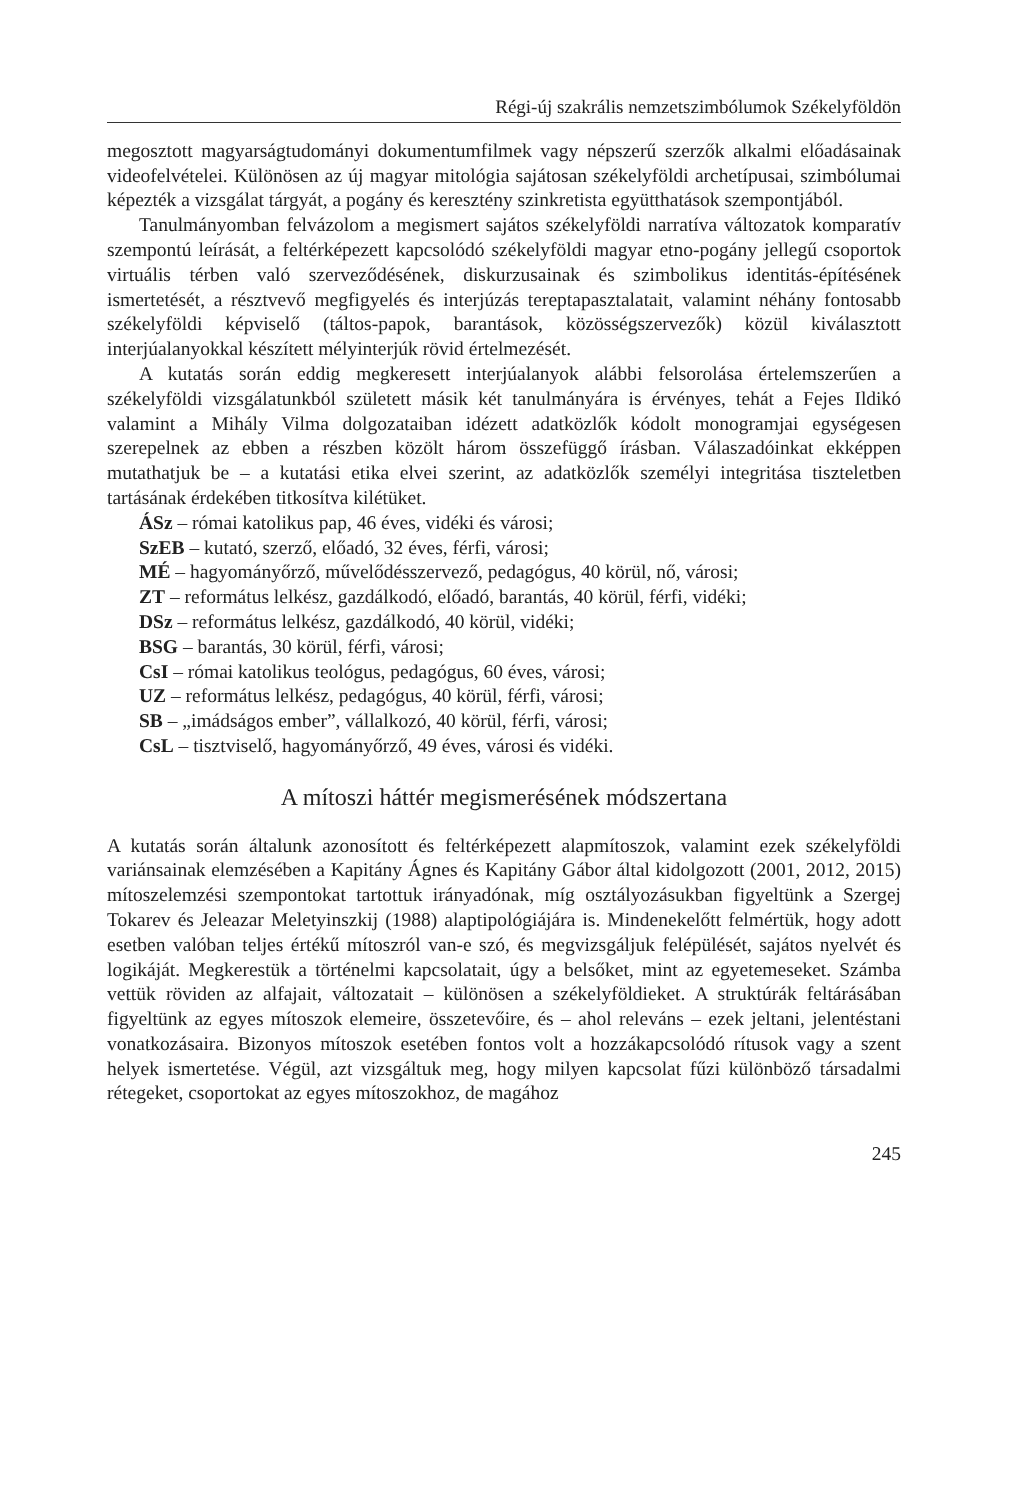Régi-új szakrális nemzetszimbólumok Székelyföldön
megosztott magyarságtudományi dokumentumfilmek vagy népszerű szerzők alkalmi előadásainak videofelvételei. Különösen az új magyar mitológia sajátosan székelyföldi archetípusai, szimbólumai képezték a vizsgálat tárgyát, a pogány és keresztény szinkretista együtthatások szempontjából.
Tanulmányomban felvázolom a megismert sajátos székelyföldi narratíva változatok komparatív szempontú leírását, a feltérképezett kapcsolódó székelyföldi magyar etno-pogány jellegű csoportok virtuális térben való szerveződésének, diskurzusainak és szimbolikus identitás-építésének ismertetését, a résztvevő megfigyelés és interjúzás tereptapasztalatait, valamint néhány fontosabb székelyföldi képviselő (táltos-papok, barantások, közösségszervezők) közül kiválasztott interjúalanyokkal készített mélyinterjúk rövid értelmezését.
A kutatás során eddig megkeresett interjúalanyok alábbi felsorolása értelemszerűen a székelyföldi vizsgálatunkból született másik két tanulmányára is érvényes, tehát a Fejes Ildikó valamint a Mihály Vilma dolgozataiban idézett adatközlők kódolt monogramjai egységesen szerepelnek az ebben a részben közölt három összefüggő írásban. Válaszadóinkat ekképpen mutathatjuk be – a kutatási etika elvei szerint, az adatközlők személyi integritása tiszteletben tartásának érdekében titkosítva kilétüket.
ÁSz – római katolikus pap, 46 éves, vidéki és városi;
SzEB – kutató, szerző, előadó, 32 éves, férfi, városi;
MÉ – hagyományőrző, művelődésszervező, pedagógus, 40 körül, nő, városi;
ZT – református lelkész, gazdálkodó, előadó, barantás, 40 körül, férfi, vidéki;
DSz – református lelkész, gazdálkodó, 40 körül, vidéki;
BSG – barantás, 30 körül, férfi, városi;
CsI – római katolikus teológus, pedagógus, 60 éves, városi;
UZ – református lelkész, pedagógus, 40 körül, férfi, városi;
SB – „imádságos ember”, vállalkozó, 40 körül, férfi, városi;
CsL – tisztviselő, hagyományőrző, 49 éves, városi és vidéki.
A mítoszi háttér megismerésének módszertana
A kutatás során általunk azonosított és feltérképezett alapmítoszok, valamint ezek székelyföldi variánsainak elemzésében a Kapitány Ágnes és Kapitány Gábor által kidolgozott (2001, 2012, 2015) mítoszelemzési szempontokat tartottuk irányadónak, míg osztályozásukban figyeltünk a Szergej Tokarev és Jeleazar Meletyinszkij (1988) alaptipológiájára is. Mindenekelőtt felmértük, hogy adott esetben valóban teljes értékű mítoszról van-e szó, és megvizsgáljuk felépülését, sajátos nyelvét és logikáját. Megkerestük a történelmi kapcsolatait, úgy a belsőket, mint az egyetemeseket. Számba vettük röviden az alfajait, változatait – különösen a székelyföldieket. A struktúrák feltárásában figyeltünk az egyes mítoszok elemeire, összetevőire, és – ahol releváns – ezek jeltani, jelentéstani vonatkozásaira. Bizonyos mítoszok esetében fontos volt a hozzákapcsolódó rítusok vagy a szent helyek ismertetése. Végül, azt vizsgáltuk meg, hogy milyen kapcsolat fűzi különböző társadalmi rétegeket, csoportokat az egyes mítoszokhoz, de magához
245